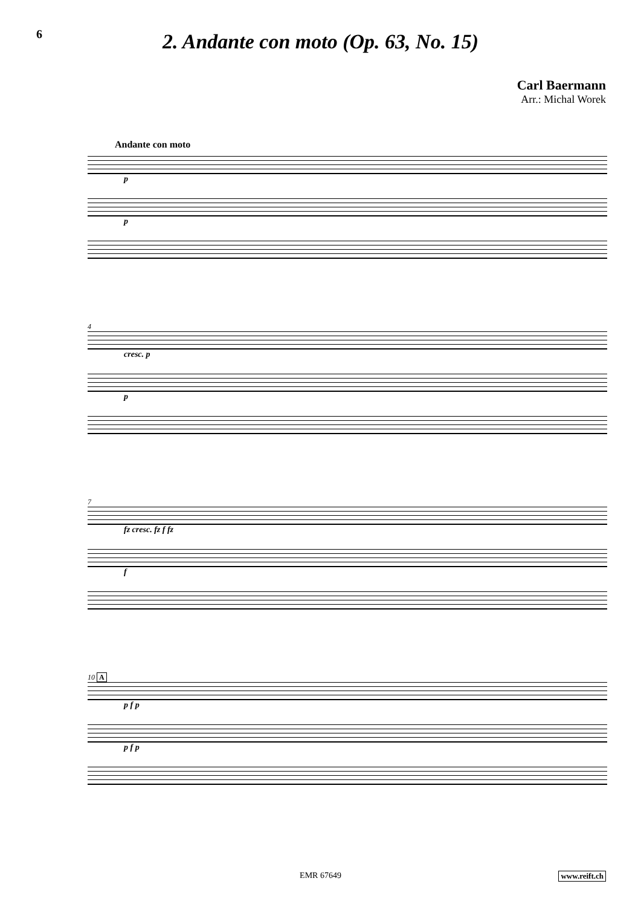6
2. Andante con moto (Op. 63, No. 15)
Carl Baermann
Arr.: Michal Worek
Andante con moto
p
p
4
cresc. p
p
7
fz cresc. fz f fz
f
10 A
p f p
p f p
EMR 67649 www.reift.ch